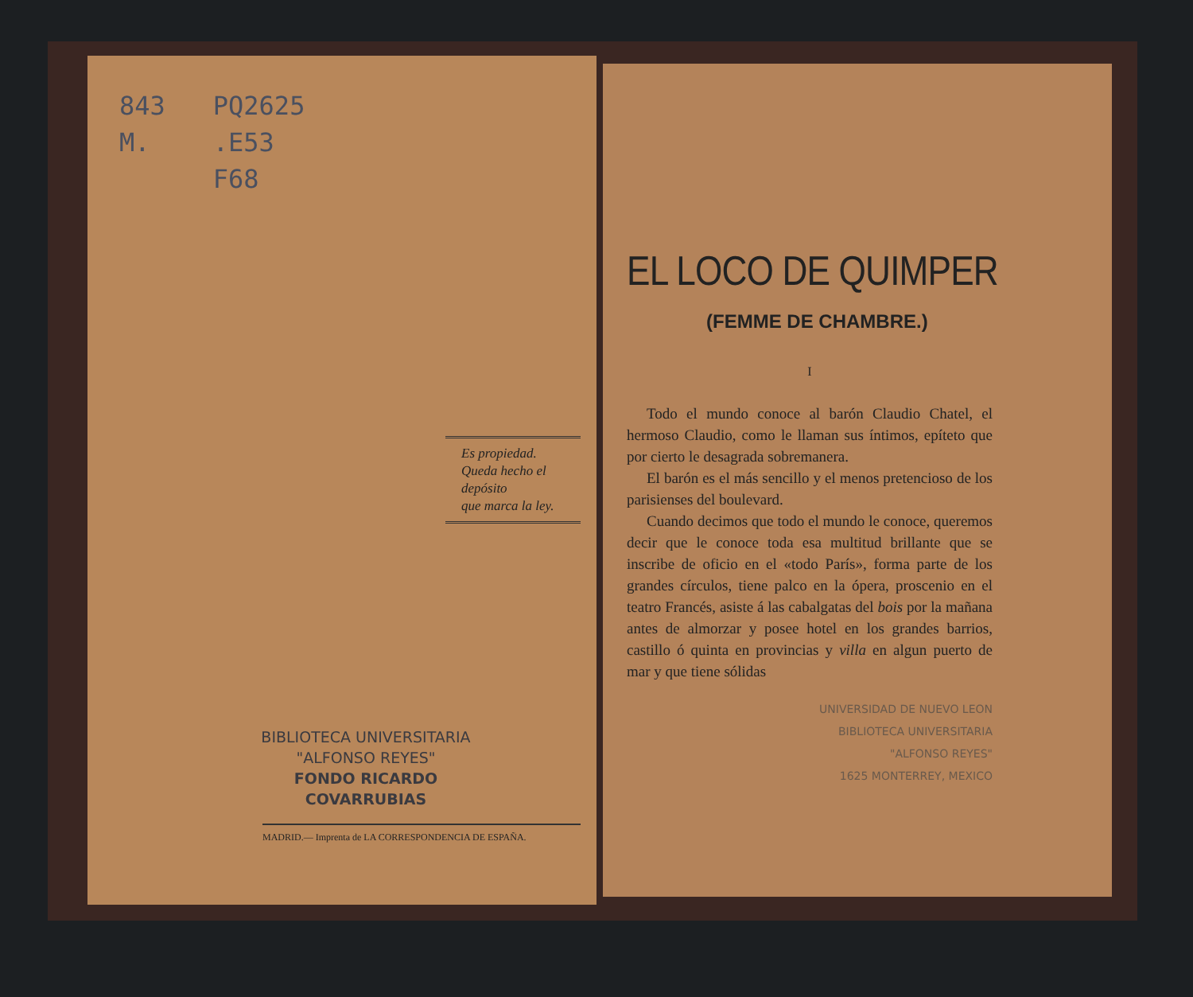843
M.
PQ2625
.E53
F68
Es propiedad.
Queda hecho el depósito
que marca la ley.
BIBLIOTECA UNIVERSITARIA
"ALFONSO REYES"
FONDO RICARDO COVARRUBIAS
MADRID.— Imprenta de LA CORRESPONDENCIA DE ESPAÑA.
EL LOCO DE QUIMPER
(FEMME DE CHAMBRE.)
I
Todo el mundo conoce al barón Claudio Chatel, el hermoso Claudio, como le llaman sus íntimos, epíteto que por cierto le desagrada sobremanera.
El barón es el más sencillo y el menos pretencioso de los parisienses del boulevard.
Cuando decimos que todo el mundo le conoce, queremos decir que le conoce toda esa multitud brillante que se inscribe de oficio en el «todo París», forma parte de los grandes círculos, tiene palco en la ópera, proscenio en el teatro Francés, asiste á las cabalgatas del bois por la mañana antes de almorzar y posee hotel en los grandes barrios, castillo ó quinta en provincias y villa en algun puerto de mar y que tiene sólidas
UNIVERSIDAD DE NUEVO LEON
BIBLIOTECA UNIVERSITARIA
"ALFONSO REYES"
1625 MONTERREY, MEXICO